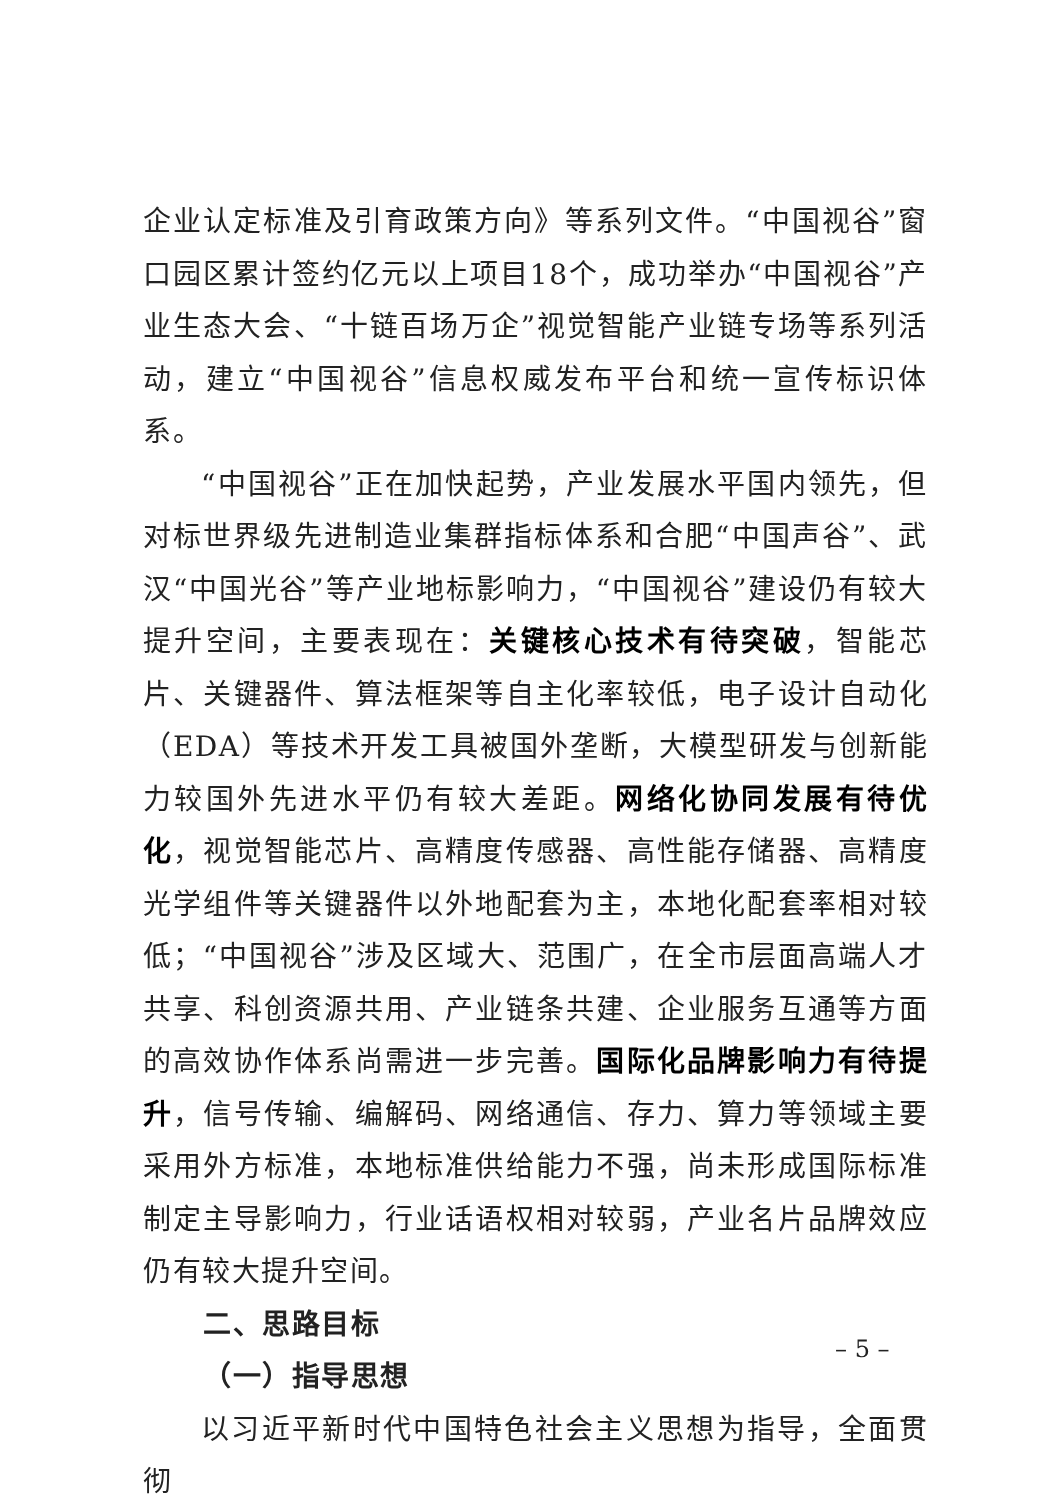企业认定标准及引育政策方向》等系列文件。“中国视谷”窗口园区累计签约亿元以上项目18个，成功举办“中国视谷”产业生态大会、“十链百场万企”视觉智能产业链专场等系列活动，建立“中国视谷”信息权威发布平台和统一宣传标识体系。
“中国视谷”正在加快起势，产业发展水平国内领先，但对标世界级先进制造业集群指标体系和合肥“中国声谷”、武汉“中国光谷”等产业地标影响力，“中国视谷”建设仍有较大提升空间，主要表现在：关键核心技术有待突破，智能芯片、关键器件、算法框架等自主化率较低，电子设计自动化（EDA）等技术开发工具被国外垄断，大模型研发与创新能力较国外先进水平仍有较大差距。网络化协同发展有待优化，视觉智能芯片、高精度传感器、高性能存储器、高精度光学组件等关键器件以外地配套为主，本地化配套率相对较低；“中国视谷”涉及区域大、范围广，在全市层面高端人才共享、科创资源共用、产业链条共建、企业服务互通等方面的高效协作体系尚需进一步完善。国际化品牌影响力有待提升，信号传输、编解码、网络通信、存力、算力等领域主要采用外方标准，本地标准供给能力不强，尚未形成国际标准制定主导影响力，行业话语权相对较弱，产业名片品牌效应仍有较大提升空间。
二、思路目标
（一）指导思想
以习近平新时代中国特色社会主义思想为指导，全面贯彻
– 5 –